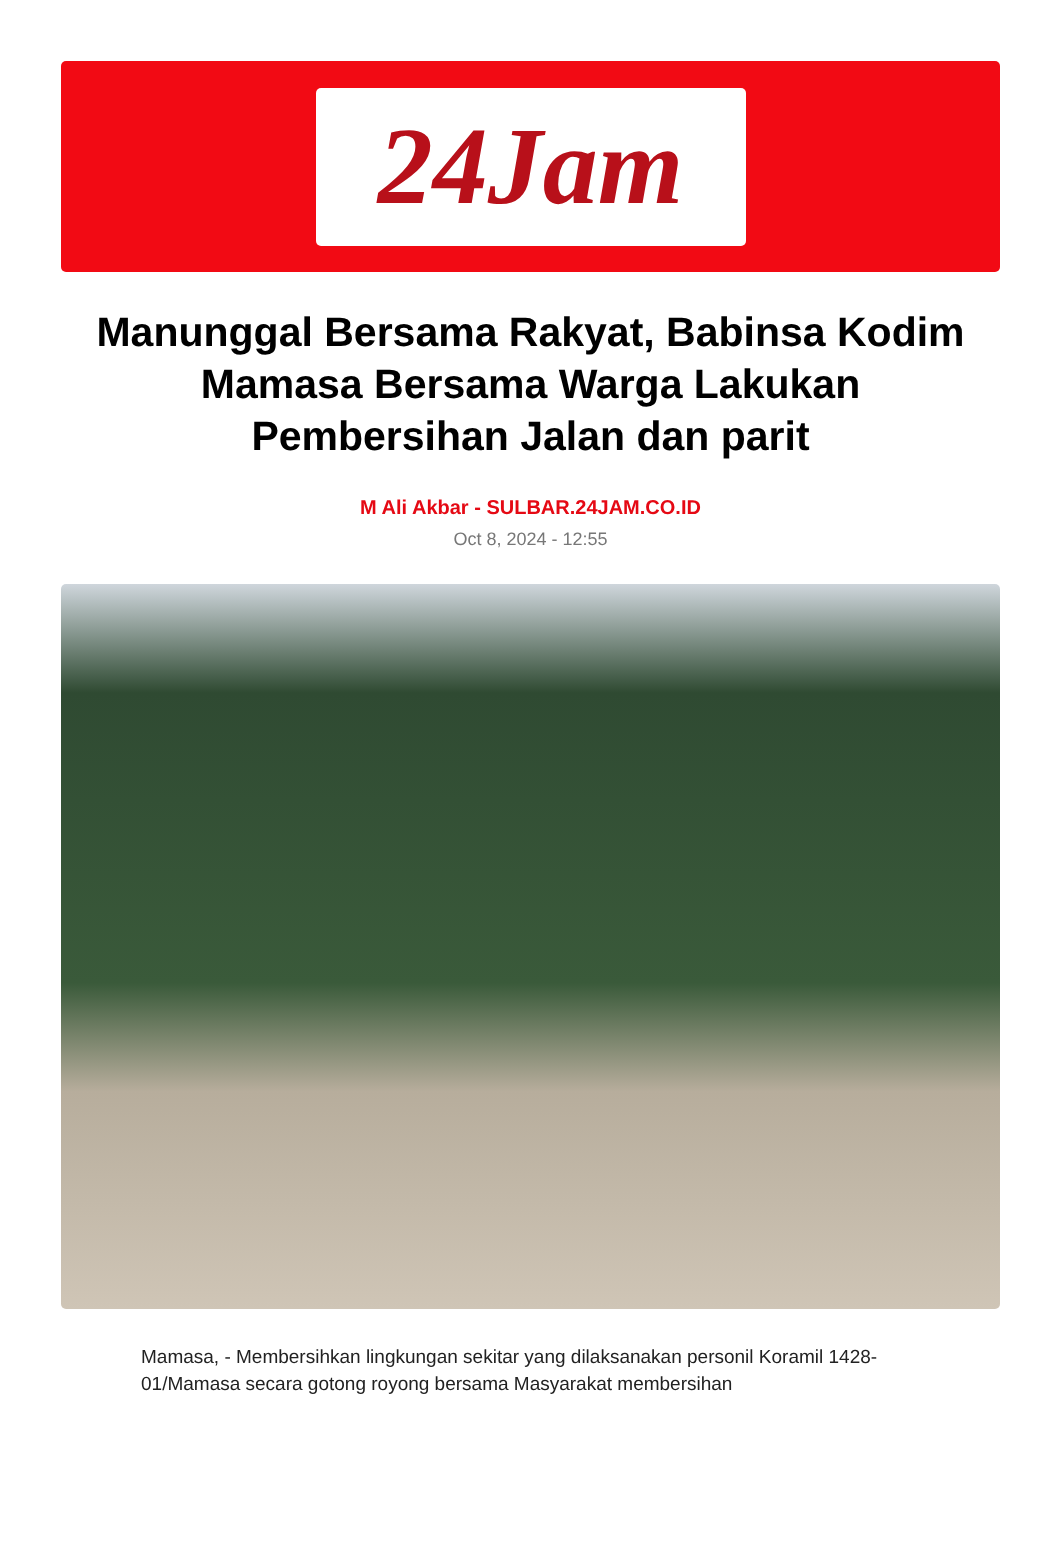24Jam
Manunggal Bersama Rakyat, Babinsa Kodim Mamasa Bersama Warga Lakukan Pembersihan Jalan dan parit
M Ali Akbar - SULBAR.24JAM.CO.ID
Oct 8, 2024 - 12:55
Mamasa, - Membersihkan lingkungan sekitar yang dilaksanakan personil Koramil 1428-01/Mamasa secara gotong royong bersama Masyarakat membersihan